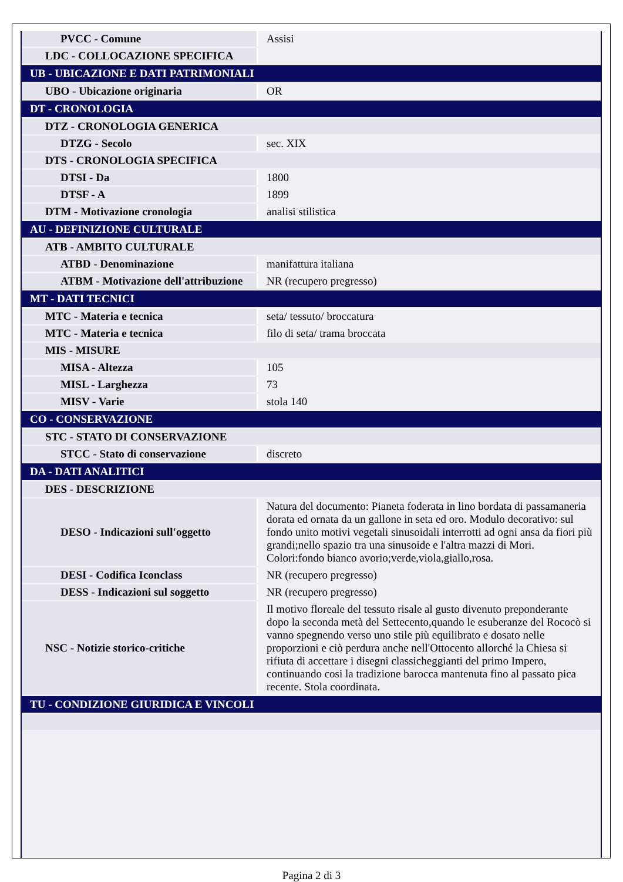| PVCC - Comune | Assisi |
| LDC - COLLOCAZIONE SPECIFICA | |
| UB - UBICAZIONE E DATI PATRIMONIALI | |
| UBO - Ubicazione originaria | OR |
| DT - CRONOLOGIA | |
| DTZ - CRONOLOGIA GENERICA | |
| DTZG - Secolo | sec. XIX |
| DTS - CRONOLOGIA SPECIFICA | |
| DTSI - Da | 1800 |
| DTSF - A | 1899 |
| DTM - Motivazione cronologia | analisi stilistica |
| AU - DEFINIZIONE CULTURALE | |
| ATB - AMBITO CULTURALE | |
| ATBD - Denominazione | manifattura italiana |
| ATBM - Motivazione dell'attribuzione | NR (recupero pregresso) |
| MT - DATI TECNICI | |
| MTC - Materia e tecnica | seta/ tessuto/ broccatura |
| MTC - Materia e tecnica | filo di seta/ trama broccata |
| MIS - MISURE | |
| MISA - Altezza | 105 |
| MISL - Larghezza | 73 |
| MISV - Varie | stola 140 |
| CO - CONSERVAZIONE | |
| STC - STATO DI CONSERVAZIONE | |
| STCC - Stato di conservazione | discreto |
| DA - DATI ANALITICI | |
| DES - DESCRIZIONE | |
| DESO - Indicazioni sull'oggetto | Natura del documento: Pianeta foderata in lino bordata di passamaneria dorata ed ornata da un gallone in seta ed oro. Modulo decorativo: sul fondo unito motivi vegetali sinusoidali interrotti ad ogni ansa da fiori più grandi;nello spazio tra una sinusoide e l'altra mazzi di Mori. Colori:fondo bianco avorio;verde,viola,giallo,rosa. |
| DESI - Codifica Iconclass | NR (recupero pregresso) |
| DESS - Indicazioni sul soggetto | NR (recupero pregresso) |
| NSC - Notizie storico-critiche | Il motivo floreale del tessuto risale al gusto divenuto preponderante dopo la seconda metà del Settecento,quando le esuberanze del Rococò si vanno spegnendo verso uno stile più equilibrato e dosato nelle proporzioni e ciò perdura anche nell'Ottocento allorché la Chiesa si rifiuta di accettare i disegni classicheggianti del primo Impero, continuando cosi la tradizione barocca mantenuta fino al passato pica recente. Stola coordinata. |
| TU - CONDIZIONE GIURIDICA E VINCOLI | |
Pagina 2 di 3